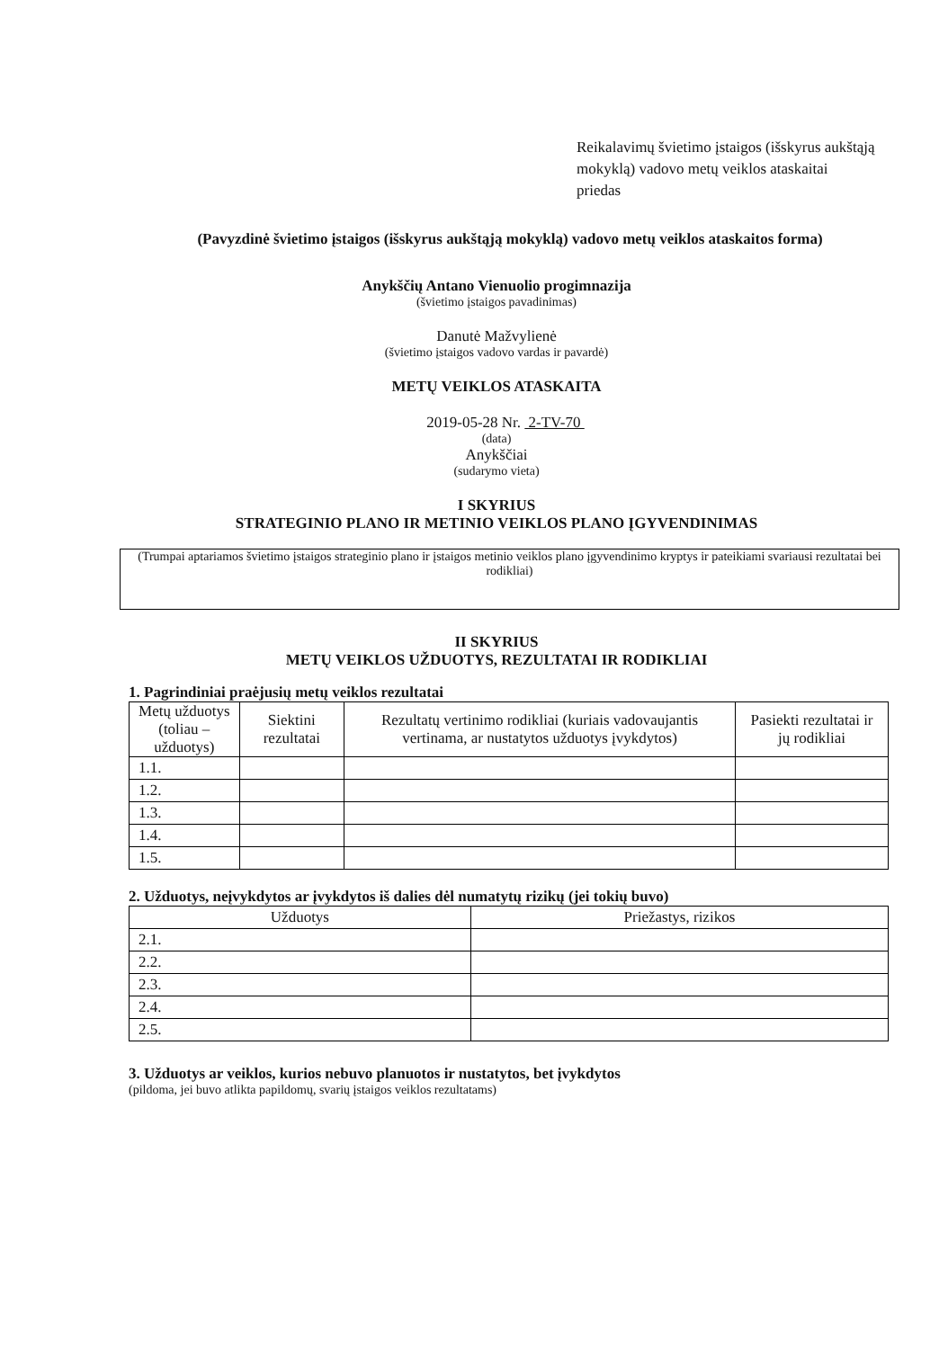Reikalavimų švietimo įstaigos (išskyrus aukštąją mokyklą) vadovo metų veiklos ataskaitai
priedas
(Pavyzdinė švietimo įstaigos (išskyrus aukštąją mokyklą) vadovo metų veiklos ataskaitos forma)
Anykščių Antano Vienuolio progimnazija
(švietimo įstaigos pavadinimas)
Danutė Mažvylienė
(švietimo įstaigos vadovo vardas ir pavardė)
METŲ VEIKLOS ATASKAITA
2019-05-28 Nr. 2-TV-70
(data)
Anykščiai
(sudarymo vieta)
I SKYRIUS
STRATEGINIO PLANO IR METINIO VEIKLOS PLANO ĮGYVENDINIMAS
(Trumpai aptariamos švietimo įstaigos strateginio plano ir įstaigos metinio veiklos plano įgyvendinimo kryptys ir pateikiami svariausi rezultatai bei rodikliai)
II SKYRIUS
METŲ VEIKLOS UŽDUOTYS, REZULTATAI IR RODIKLIAI
1. Pagrindiniai praėjusių metų veiklos rezultatai
| Metų užduotys (toliau – užduotys) | Siektini rezultatai | Rezultatų vertinimo rodikliai (kuriais vadovaujantis vertinama, ar nustatytos užduotys įvykdytos) | Pasiekti rezultatai ir jų rodikliai |
| --- | --- | --- | --- |
| 1.1. | | | |
| 1.2. | | | |
| 1.3. | | | |
| 1.4. | | | |
| 1.5. | | | |
2. Užduotys, neįvykdytos ar įvykdytos iš dalies dėl numatytų rizikų (jei tokių buvo)
| Užduotys | Priežastys, rizikos |
| --- | --- |
| 2.1. | |
| 2.2. | |
| 2.3. | |
| 2.4. | |
| 2.5. | |
3. Užduotys ar veiklos, kurios nebuvo planuotos ir nustatytos, bet įvykdytos
(pildoma, jei buvo atlikta papildomų, svarių įstaigos veiklos rezultatams)